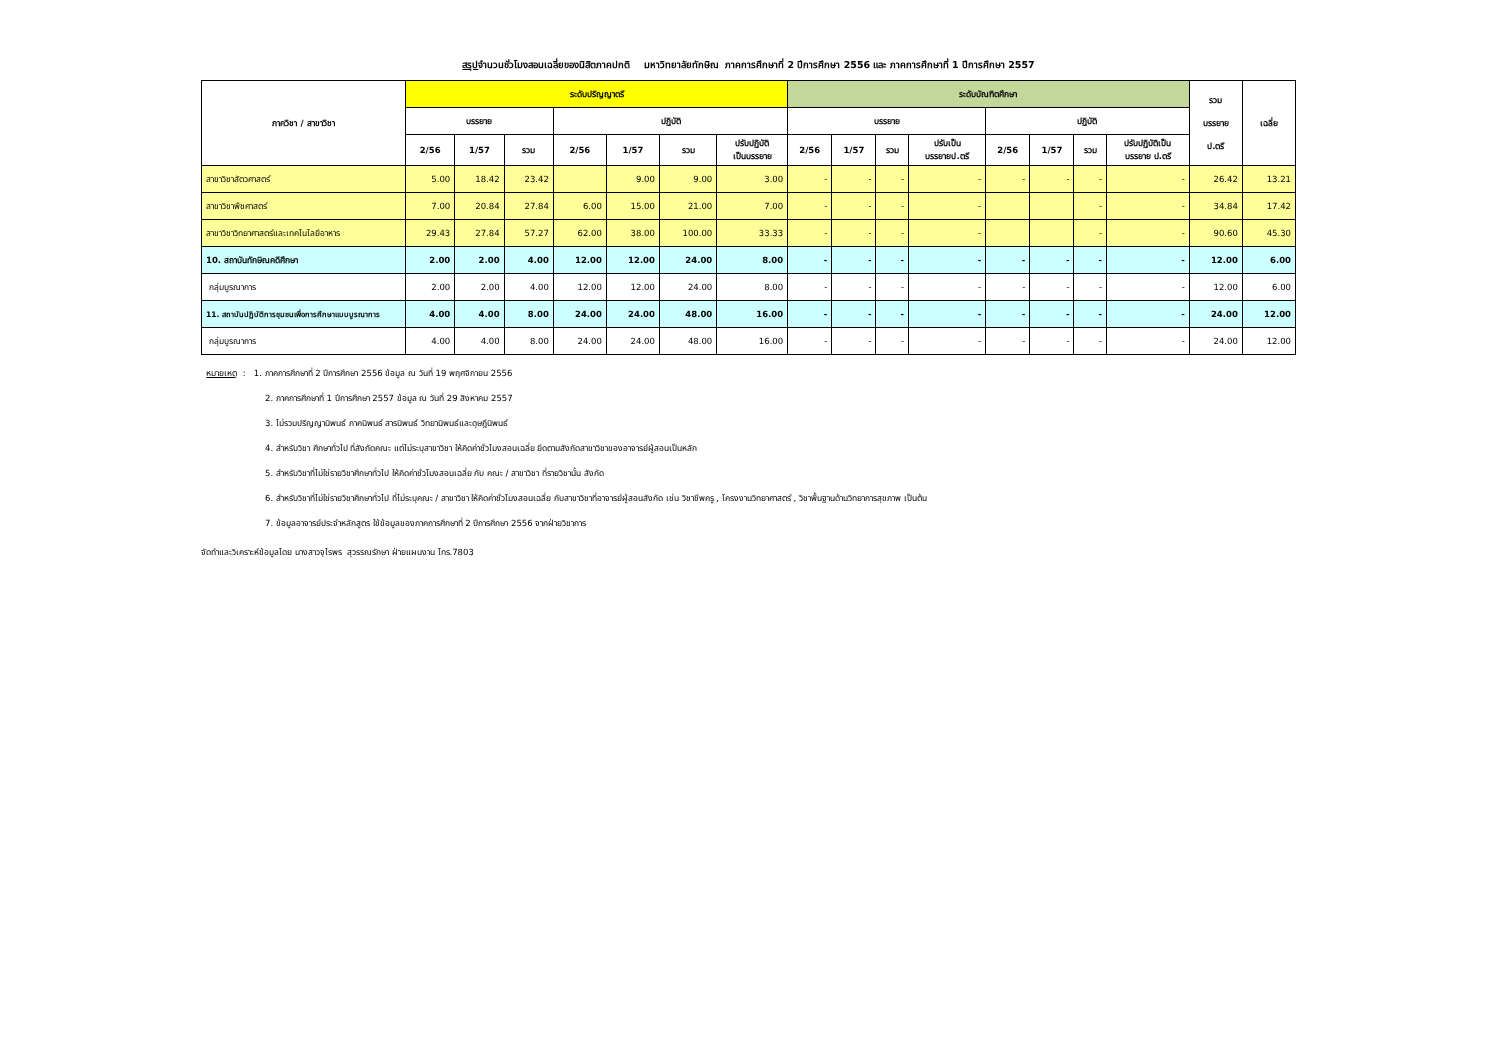สรุปจำนวนชั่วโมงสอนเฉลี่ยของนิสิตภาคปกติ มหาวิทยาลัยทักษิณ ภาคการศึกษาที่ 2 ปีการศึกษา 2556 และ ภาคการศึกษาที่ 1 ปีการศึกษา 2557
| ภาควิชา / สาขาวิชา | ระดับปริญญาตรี | | | | | | | ระดับบัณฑิตศึกษา | | | | | | | | รวม บรรยาย ป.ตรี | เฉลี่ย |
| --- | --- | --- | --- | --- | --- | --- | --- | --- | --- | --- | --- | --- | --- | --- | --- | --- | --- |
| | บรรยาย | | | ปฏิบัติ | | | | บรรยาย | | | | ปฏิบัติ | | | | | |
| | 2/56 | 1/57 | รวม | 2/56 | 1/57 | รวม | ปรับปฏิบัติ เป็นบรรยาย | 2/56 | 1/57 | รวม | ปรับเป็น บรรยายป.ตรี | 2/56 | 1/57 | รวม | ปรับปฏิบัติเป็น บรรยาย ป.ตรี | | |
| สาขาวิชาสัตวศาสตร์ | 5.00 | 18.42 | 23.42 | | 9.00 | 9.00 | 3.00 | - | - | - | - | - | - | - | - | 26.42 | 13.21 |
| สาขาวิชาพืชศาสตร์ | 7.00 | 20.84 | 27.84 | 6.00 | 15.00 | 21.00 | 7.00 | - | - | - | - | | | - | - | 34.84 | 17.42 |
| สาขาวิชาวิทยาศาสตร์และเทคโนโลยีอาหาร | 29.43 | 27.84 | 57.27 | 62.00 | 38.00 | 100.00 | 33.33 | - | - | - | - | | | - | - | 90.60 | 45.30 |
| 10. สถาบันทักษิณคดีศึกษา | 2.00 | 2.00 | 4.00 | 12.00 | 12.00 | 24.00 | 8.00 | - | - | - | - | - | - | - | - | 12.00 | 6.00 |
| กลุ่มบูรณาการ | 2.00 | 2.00 | 4.00 | 12.00 | 12.00 | 24.00 | 8.00 | - | - | - | - | - | - | - | - | 12.00 | 6.00 |
| 11. สถาบันปฏิบัติการชุมชนเพื่อการศึกษาแบบบูรณาการ | 4.00 | 4.00 | 8.00 | 24.00 | 24.00 | 48.00 | 16.00 | - | - | - | - | - | - | - | - | 24.00 | 12.00 |
| กลุ่มบูรณาการ | 4.00 | 4.00 | 8.00 | 24.00 | 24.00 | 48.00 | 16.00 | - | - | - | - | - | - | - | - | 24.00 | 12.00 |
หมายเหตุ : 1. ภาคการศึกษาที่ 2 ปีการศึกษา 2556 ข้อมูล ณ วันที่ 19 พฤศจิกายน 2556
2. ภาคการศึกษาที่ 1 ปีการศึกษา 2557 ข้อมูล ณ วันที่ 29 สิงหาคม 2557
3. ไม่รวมปริญญานิพนธ์ ภาคนิพนธ์ สารนิพนธ์ วิทยานิพนธ์และดุษฎีนิพนธ์
4. สำหรับวิชา ศึกษาทั่วไป ที่สังกัดคณะ แต่ไม่ระบุสาขาวิชา ให้คิดค่าชั่วโมงสอนเฉลี่ย ยึดตามสังกัดสาขาวิชาของอาจารย์ผู้สอนเป็นหลัก
5. สำหรับวิชาที่ไม่ใช่รายวิชาศึกษาทั่วไป ให้คิดค่าชั่วโมงสอนเฉลี่ย กับ คณะ / สาขาวิชา ที่รายวิชานั้น สังกัด
6. สำหรับวิชาที่ไม่ใช่รายวิชาศึกษาทั่วไป ที่ไม่ระบุคณะ / สาขาวิชา ให้คิดค่าชั่วโมงสอนเฉลี่ย กับสาขาวิชาที่อาจารย์ผู้สอนสังกัด เช่น วิชาชีพครู , โครงงานวิทยาศาสตร์ , วิชาพื้นฐานด้านวิทยาการสุขภาพ เป็นต้น
7. ข้อมูลอาจารย์ประจำหลักสูตร ใช้ข้อมูลของภาคการศึกษาที่ 2 ปีการศึกษา 2556 จากฝ่ายวิชาการ
จัดทำและวิเคราะห์ข้อมูลโดย นางสาวจุไรพร สุวรรณรักษา ฝ่ายแผนงาน โทร.7803